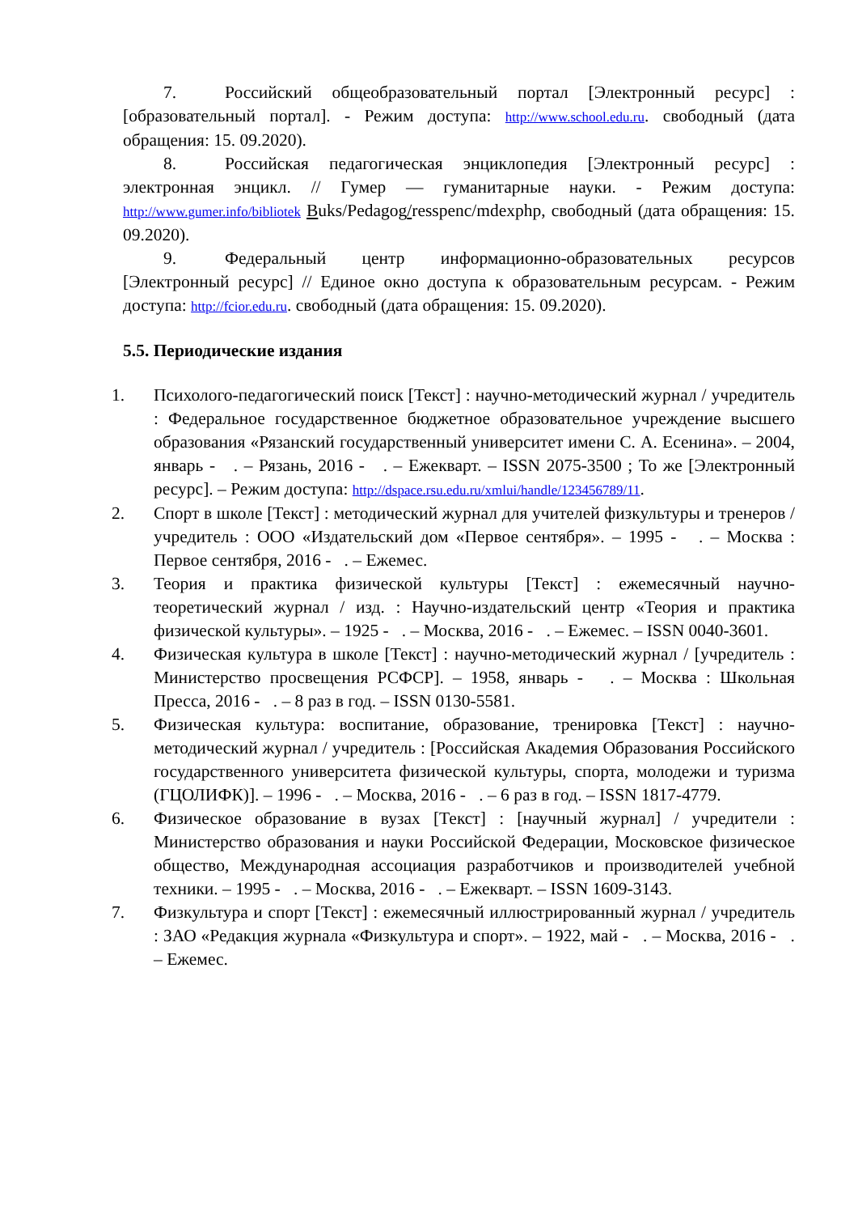7. Российский общеобразовательный портал [Электронный ресурс] : [образовательный портал]. - Режим доступа: http://www.school.edu.ru. свободный (дата обращения: 15. 09.2020).
8. Российская педагогическая энциклопедия [Электронный ресурс] : электронная энцикл. // Гумер — гуманитарные науки. - Режим доступа: http://www.gumer.info/bibliotek Buks/Pedagog/resspenc/mdexphp, свободный (дата обращения: 15. 09.2020).
9. Федеральный центр информационно-образовательных ресурсов [Электронный ресурс] // Единое окно доступа к образовательным ресурсам. - Режим доступа: http://fcior.edu.ru. свободный (дата обращения: 15. 09.2020).
5.5. Периодические издания
1. Психолого-педагогический поиск [Текст] : научно-методический журнал / учредитель : Федеральное государственное бюджетное образовательное учреждение высшего образования «Рязанский государственный университет имени С. А. Есенина». – 2004, январь - . – Рязань, 2016 - . – Ежекварт. – ISSN 2075-3500 ; То же [Электронный ресурс]. – Режим доступа: http://dspace.rsu.edu.ru/xmlui/handle/123456789/11.
2. Спорт в школе [Текст] : методический журнал для учителей физкультуры и тренеров / учредитель : ООО «Издательский дом «Первое сентября». – 1995 - . – Москва : Первое сентября, 2016 - . – Ежемес.
3. Теория и практика физической культуры [Текст] : ежемесячный научно-теоретический журнал / изд. : Научно-издательский центр «Теория и практика физической культуры». – 1925 - . – Москва, 2016 - . – Ежемес. – ISSN 0040-3601.
4. Физическая культура в школе [Текст] : научно-методический журнал / [учредитель : Министерство просвещения РСФСР]. – 1958, январь - . – Москва : Школьная Пресса, 2016 - . – 8 раз в год. – ISSN 0130-5581.
5. Физическая культура: воспитание, образование, тренировка [Текст] : научно-методический журнал / учредитель : [Российская Академия Образования Российского государственного университета физической культуры, спорта, молодежи и туризма (ГЦОЛИФК)]. – 1996 - . – Москва, 2016 - . – 6 раз в год. – ISSN 1817-4779.
6. Физическое образование в вузах [Текст] : [научный журнал] / учредители : Министерство образования и науки Российской Федерации, Московское физическое общество, Международная ассоциация разработчиков и производителей учебной техники. – 1995 - . – Москва, 2016 - . – Ежекварт. – ISSN 1609-3143.
7. Физкультура и спорт [Текст] : ежемесячный иллюстрированный журнал / учредитель : ЗАО «Редакция журнала «Физкультура и спорт». – 1922, май - . – Москва, 2016 - . – Ежемес.